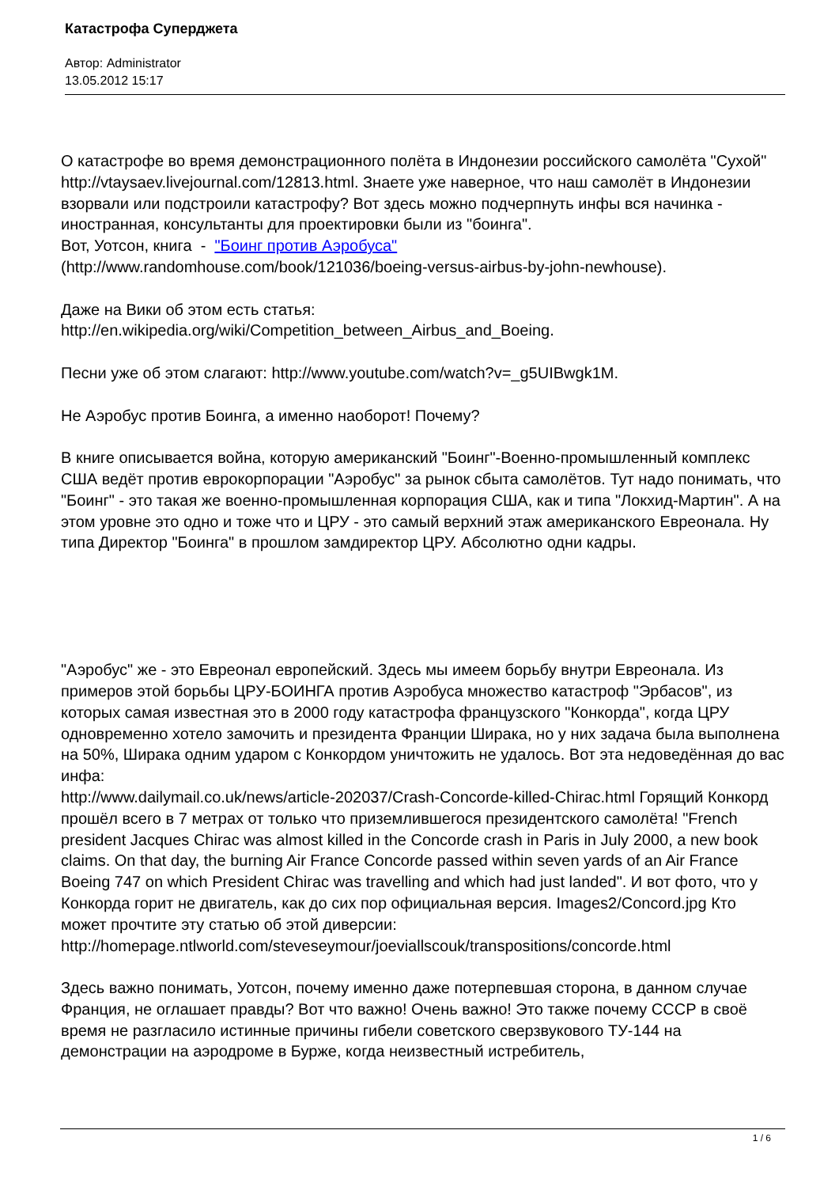Катастрофа Суперджета
Автор: Administrator
13.05.2012 15:17
О катастрофе во время демонстрационного полёта в Индонезии российского самолёта "Сухой" http://vtaysaev.livejournal.com/12813.html. Знаете уже наверное, что наш самолёт в Индонезии взорвали или подстроили катастрофу? Вот здесь можно подчерпнуть инфы вся начинка - иностранная, консультанты для проектировки были из "боинга".
Вот, Уотсон, книга - "Боинг против Аэробуса"
(http://www.randomhouse.com/book/121036/boeing-versus-airbus-by-john-newhouse).
Даже на Вики об этом есть статья:
http://en.wikipedia.org/wiki/Competition_between_Airbus_and_Boeing.
Песни уже об этом слагают: http://www.youtube.com/watch?v=_g5UIBwgk1M.
Не Аэробус против Боинга, а именно наоборот! Почему?
В книге описывается война, которую американский "Боинг"-Военно-промышленный комплекс США ведёт против еврокорпорации "Аэробус" за рынок сбыта самолётов. Тут надо понимать, что "Боинг" - это такая же военно-промышленная корпорация США, как и типа "Локхид-Мартин". А на этом уровне это одно и тоже что и ЦРУ - это самый верхний этаж американского Евреонала. Ну типа Директор "Боинга" в прошлом замдиректор ЦРУ. Абсолютно одни кадры.
"Аэробус" же - это Евреонал европейский. Здесь мы имеем борьбу внутри Евреонала. Из примеров этой борьбы ЦРУ-БОИНГА против Аэробуса множество катастроф "Эрбасов", из которых самая известная это в 2000 году катастрофа французского "Конкорда", когда ЦРУ одновременно хотело замочить и президента Франции Ширака, но у них задача была выполнена на 50%, Ширака одним ударом с Конкордом уничтожить не удалось. Вот эта недоведённая до вас инфа:
http://www.dailymail.co.uk/news/article-202037/Crash-Concorde-killed-Chirac.html Горящий Конкорд прошёл всего в 7 метрах от только что приземлившегося президентского самолёта! "French president Jacques Chirac was almost killed in the Concorde crash in Paris in July 2000, a new book claims. On that day, the burning Air France Concorde passed within seven yards of an Air France Boeing 747 on which President Chirac was travelling and which had just landed". И вот фото, что у Конкорда горит не двигатель, как до сих пор официальная версия. Images2/Concord.jpg Кто может прочтите эту статью об этой диверсии:
http://homepage.ntlworld.com/steveseymour/joeviallscouk/transpositions/concorde.html
Здесь важно понимать, Уотсон, почему именно даже потерпевшая сторона, в данном случае Франция, не оглашает правды? Вот что важно! Очень важно! Это также почему СССР в своё время не разгласило истинные причины гибели советского сверзвукового ТУ-144 на демонстрации на аэродроме в Бурже, когда неизвестный истребитель,
1 / 6